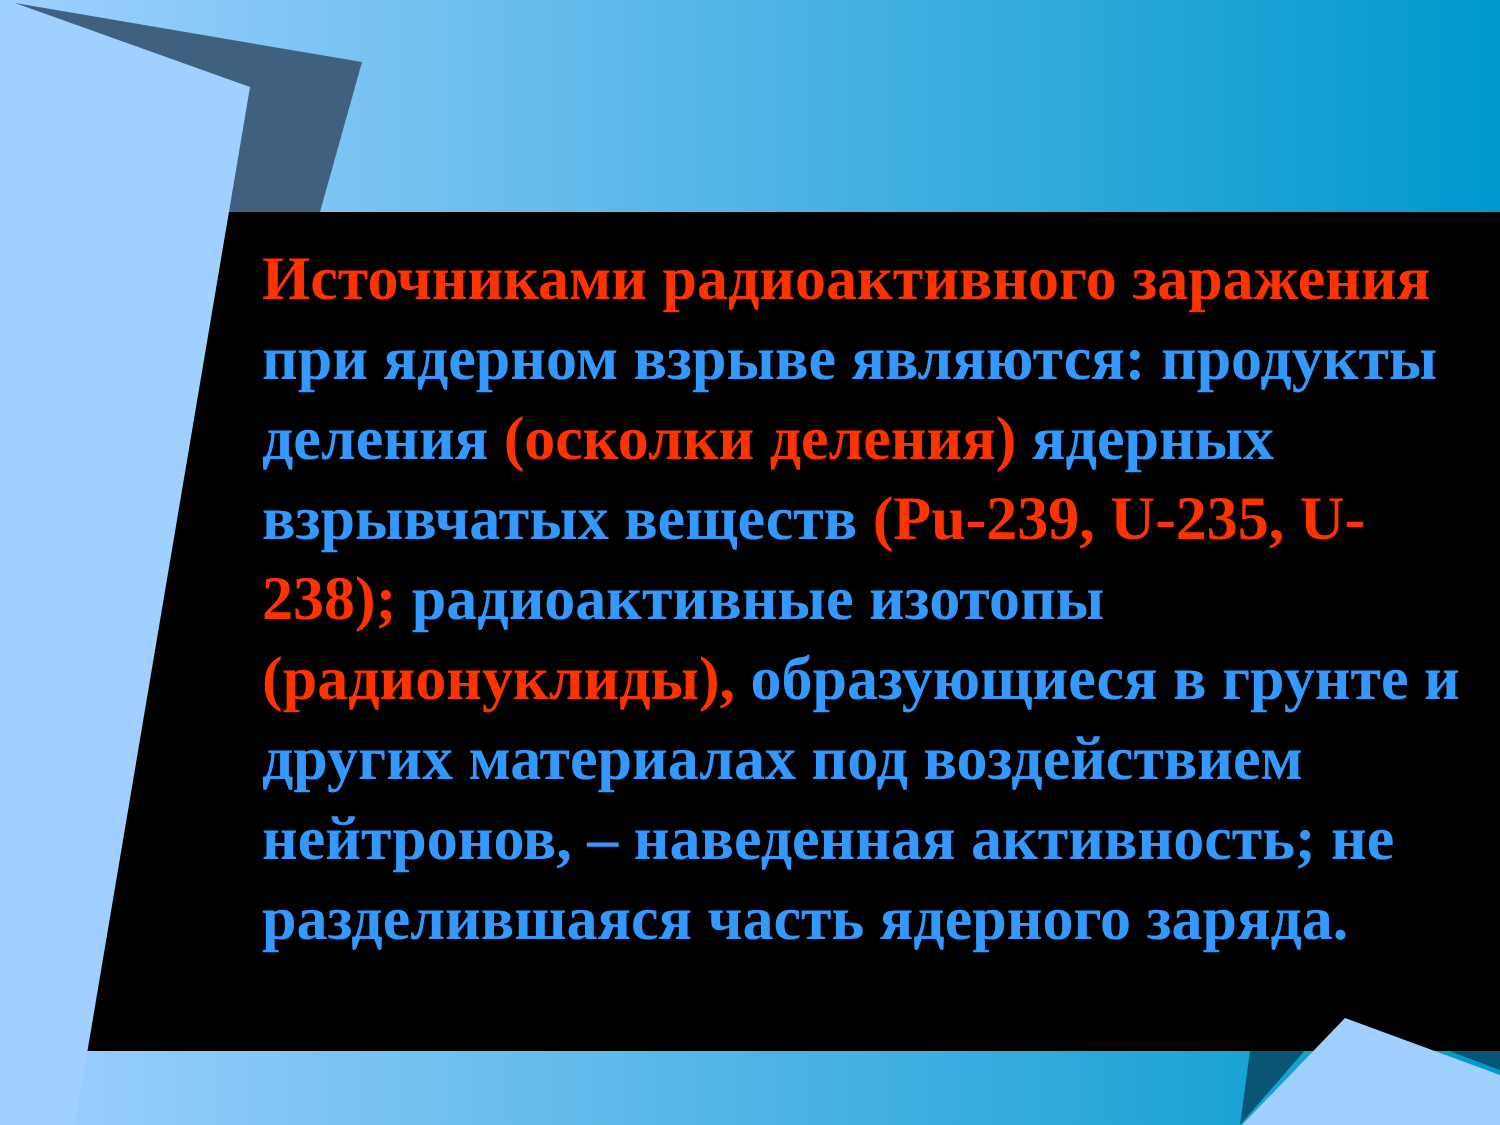Источниками радиоактивного заражения при ядерном взрыве являются: продукты деления (осколки деления) ядерных взрывчатых веществ (Pu-239, U-235, U-238); радиоактивные изотопы (радионуклиды), образующиеся в грунте и других материалах под воздействием нейтронов, – наведенная активность; не разделившаяся часть ядерного заряда.